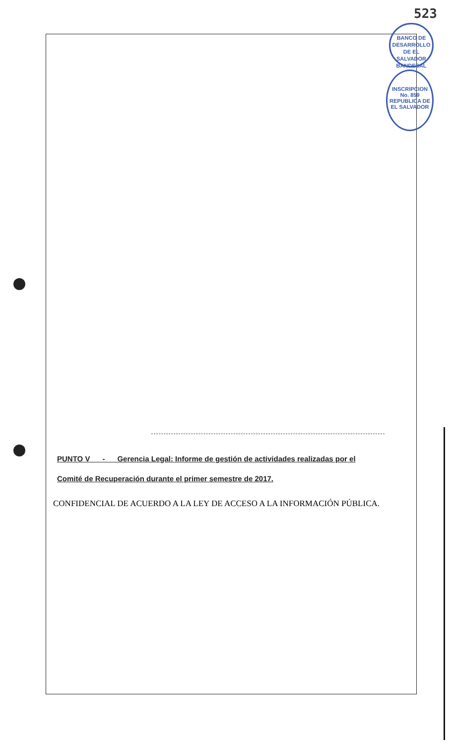523
BANCO DE DESARROLLO DE EL SALVADOR
BANDESAL
INSCRIPCION
No. 859
REPUBLICA DE EL SALVADOR
PUNTO V - Gerencia Legal: Informe de gestión de actividades realizadas por el
Comité de Recuperación durante el primer semestre de 2017.
CONFIDENCIAL DE ACUERDO A LA LEY DE ACCESO A LA INFORMACIÓN PÚBLICA.